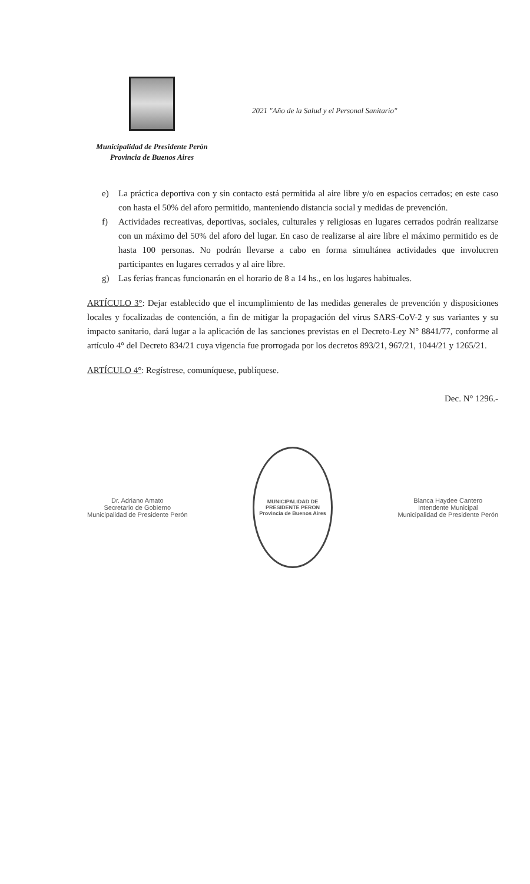Municipalidad de Presidente Perón
Provincia de Buenos Aires
2021 "Año de la Salud y el Personal Sanitario"
e) La práctica deportiva con y sin contacto está permitida al aire libre y/o en espacios cerrados; en este caso con hasta el 50% del aforo permitido, manteniendo distancia social y medidas de prevención.
f) Actividades recreativas, deportivas, sociales, culturales y religiosas en lugares cerrados podrán realizarse con un máximo del 50% del aforo del lugar. En caso de realizarse al aire libre el máximo permitido es de hasta 100 personas. No podrán llevarse a cabo en forma simultánea actividades que involucren participantes en lugares cerrados y al aire libre.
g) Las ferias francas funcionarán en el horario de 8 a 14 hs., en los lugares habituales.
ARTÍCULO 3°: Dejar establecido que el incumplimiento de las medidas generales de prevención y disposiciones locales y focalizadas de contención, a fin de mitigar la propagación del virus SARS-CoV-2 y sus variantes y su impacto sanitario, dará lugar a la aplicación de las sanciones previstas en el Decreto-Ley N° 8841/77, conforme al artículo 4° del Decreto 834/21 cuya vigencia fue prorrogada por los decretos 893/21, 967/21, 1044/21 y 1265/21.
ARTÍCULO 4°: Regístrese, comuníquese, publíquese.
Dec. N° 1296.-
Dr. Adriano Amato
Secretario de Gobierno
Municipalidad de Presidente Perón
MUNICIPALIDAD DE PRESIDENTE PERON
Provincia de Buenos Aires
Blanca Haydee Cantero
Intendente Municipal
Municipalidad de Presidente Perón